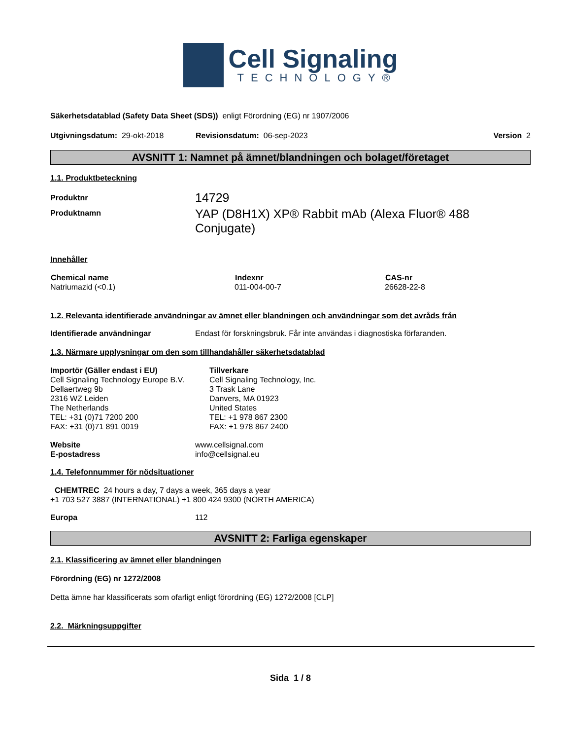Cell Signaling
TECHNOLOGY®
Säkerhetsdatablad (Safety Data Sheet (SDS)) enligt Förordning (EG) nr 1907/2006
Utgivningsdatum: 29-okt-2018 Revisionsdatum: 06-sep-2023 Version 2
AVSNITT 1: Namnet på ämnet/blandningen och bolaget/företaget
1.1. Produktbeteckning
| Produktnr | 14729 |
| Produktnamn | YAP (D8H1X) XP® Rabbit mAb (Alexa Fluor® 488 Conjugate) |
Innehåller
| Chemical name | Indexnr | CAS-nr |
| --- | --- | --- |
| Natriumazid (<0.1) | 011-004-00-7 | 26628-22-8 |
1.2. Relevanta identifierade användningar av ämnet eller blandningen och användningar som det avråds från
| Identifierade användningar | Endast för forskningsbruk. Får inte användas i diagnostiska förfaranden. |
1.3. Närmare upplysningar om den som tillhandahåller säkerhetsdatablad
Importör (Gäller endast i EU)
Cell Signaling Technology Europe B.V.
Dellaertweg 9b
2316 WZ Leiden
The Netherlands
TEL: +31 (0)71 7200 200
FAX: +31 (0)71 891 0019
Tillverkare
Cell Signaling Technology, Inc.
3 Trask Lane
Danvers, MA 01923
United States
TEL: +1 978 867 2300
FAX: +1 978 867 2400
| Website | www.cellsignal.com |
| E-postadress | info@cellsignal.eu |
1.4. Telefonnummer för nödsituationer
CHEMTREC 24 hours a day, 7 days a week, 365 days a year
+1 703 527 3887 (INTERNATIONAL) +1 800 424 9300 (NORTH AMERICA)
| Europa | 112 |
AVSNITT 2: Farliga egenskaper
2.1. Klassificering av ämnet eller blandningen
Förordning (EG) nr 1272/2008
Detta ämne har klassificerats som ofarligt enligt förordning (EG) 1272/2008 [CLP]
2.2. Märkningsuppgifter
Sida 1 / 8